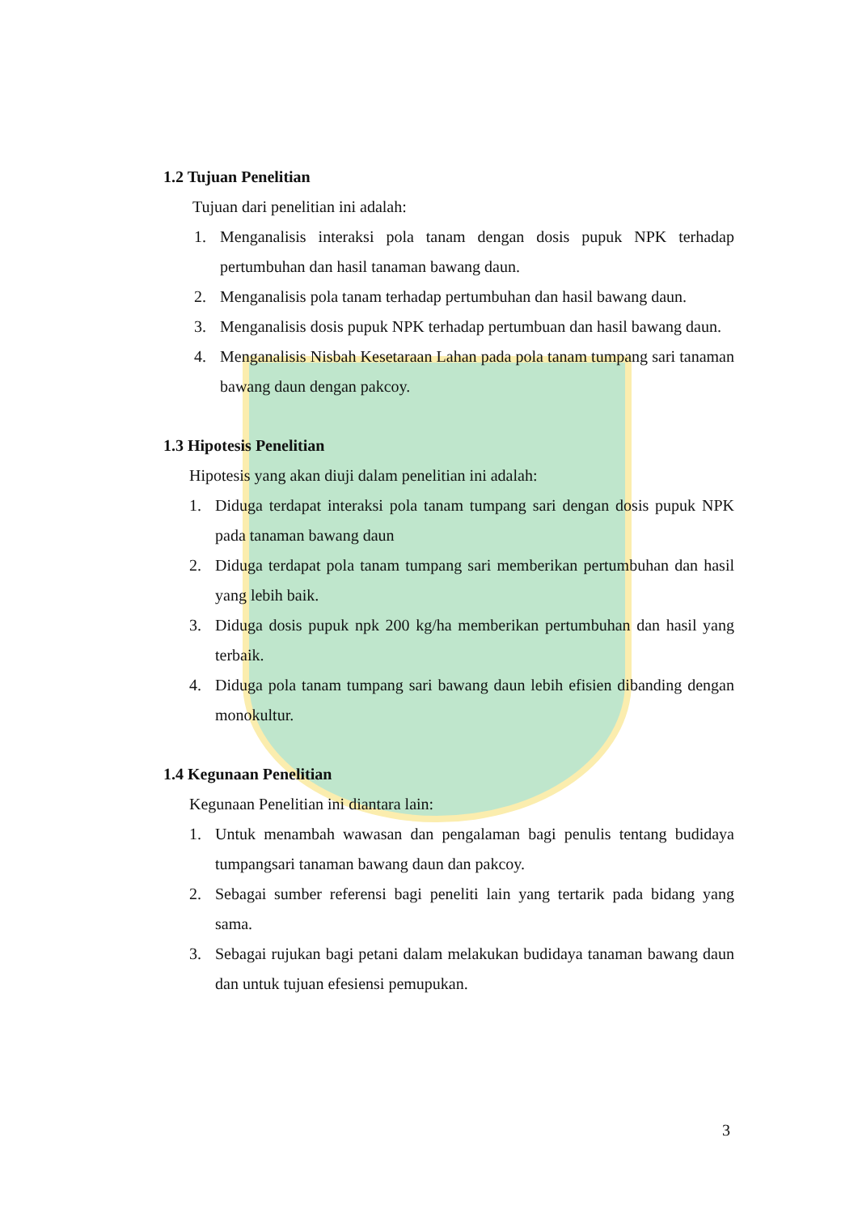1.2 Tujuan Penelitian
Tujuan dari penelitian ini adalah:
1. Menganalisis interaksi pola tanam dengan dosis pupuk NPK terhadap pertumbuhan dan hasil tanaman bawang daun.
2. Menganalisis pola tanam terhadap pertumbuhan dan hasil bawang daun.
3. Menganalisis dosis pupuk NPK terhadap pertumbuan dan hasil bawang daun.
4. Menganalisis Nisbah Kesetaraan Lahan pada pola tanam tumpang sari tanaman bawang daun dengan pakcoy.
1.3 Hipotesis Penelitian
Hipotesis yang akan diuji dalam penelitian ini adalah:
1. Diduga terdapat interaksi pola tanam tumpang sari dengan dosis pupuk NPK pada tanaman bawang daun
2. Diduga terdapat pola tanam tumpang sari memberikan pertumbuhan dan hasil yang lebih baik.
3. Diduga dosis pupuk npk 200 kg/ha memberikan pertumbuhan dan hasil yang terbaik.
4. Diduga pola tanam tumpang sari bawang daun lebih efisien dibanding dengan monokultur.
1.4 Kegunaan Penelitian
Kegunaan Penelitian ini diantara lain:
1. Untuk menambah wawasan dan pengalaman bagi penulis tentang budidaya tumpangsari tanaman bawang daun dan pakcoy.
2. Sebagai sumber referensi bagi peneliti lain yang tertarik pada bidang yang sama.
3. Sebagai rujukan bagi petani dalam melakukan budidaya tanaman bawang daun dan untuk tujuan efesiensi pemupukan.
3